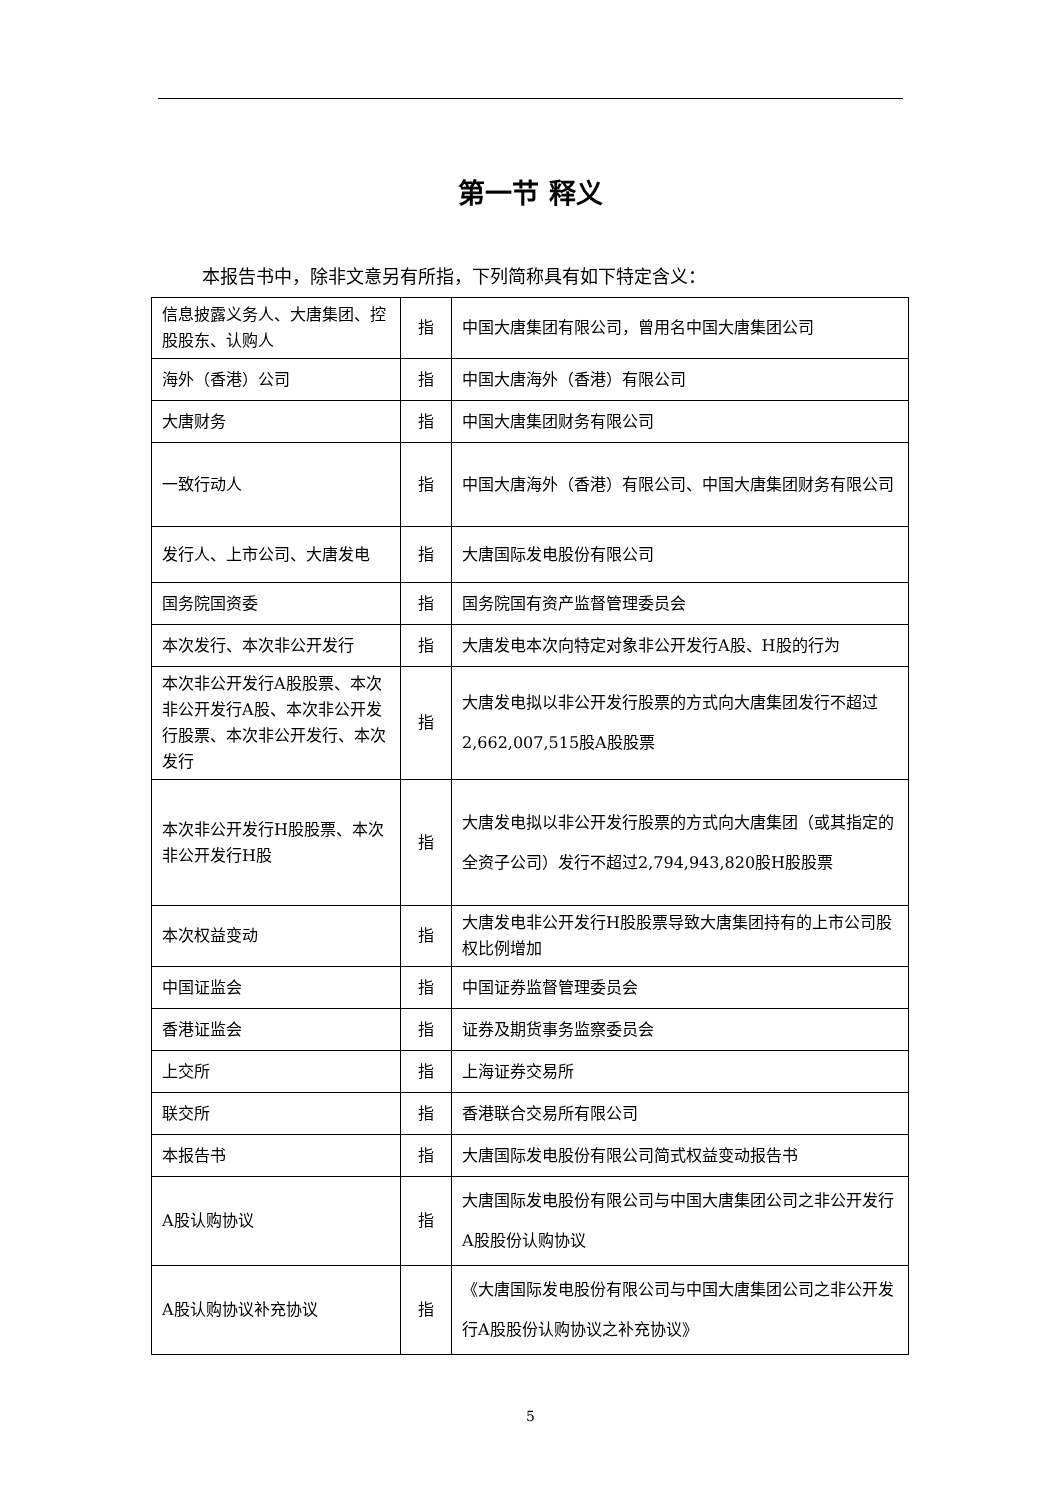第一节 释义
本报告书中，除非文意另有所指，下列简称具有如下特定含义：
| 信息披露义务人、大唐集团、控股股东、认购人 | 指 | 中国大唐集团有限公司，曾用名中国大唐集团公司 |
| 海外（香港）公司 | 指 | 中国大唐海外（香港）有限公司 |
| 大唐财务 | 指 | 中国大唐集团财务有限公司 |
| 一致行动人 | 指 | 中国大唐海外（香港）有限公司、中国大唐集团财务有限公司 |
| 发行人、上市公司、大唐发电 | 指 | 大唐国际发电股份有限公司 |
| 国务院国资委 | 指 | 国务院国有资产监督管理委员会 |
| 本次发行、本次非公开发行 | 指 | 大唐发电本次向特定对象非公开发行A股、H股的行为 |
| 本次非公开发行A股股票、本次非公开发行A股、本次非公开发行股票、本次非公开发行、本次发行 | 指 | 大唐发电拟以非公开发行股票的方式向大唐集团发行不超过2,662,007,515股A股股票 |
| 本次非公开发行H股股票、本次非公开发行H股 | 指 | 大唐发电拟以非公开发行股票的方式向大唐集团（或其指定的全资子公司）发行不超过2,794,943,820股H股股票 |
| 本次权益变动 | 指 | 大唐发电非公开发行H股股票导致大唐集团持有的上市公司股权比例增加 |
| 中国证监会 | 指 | 中国证券监督管理委员会 |
| 香港证监会 | 指 | 证券及期货事务监察委员会 |
| 上交所 | 指 | 上海证券交易所 |
| 联交所 | 指 | 香港联合交易所有限公司 |
| 本报告书 | 指 | 大唐国际发电股份有限公司简式权益变动报告书 |
| A股认购协议 | 指 | 大唐国际发电股份有限公司与中国大唐集团公司之非公开发行A股股份认购协议 |
| A股认购协议补充协议 | 指 | 《大唐国际发电股份有限公司与中国大唐集团公司之非公开发行A股股份认购协议之补充协议》 |
5